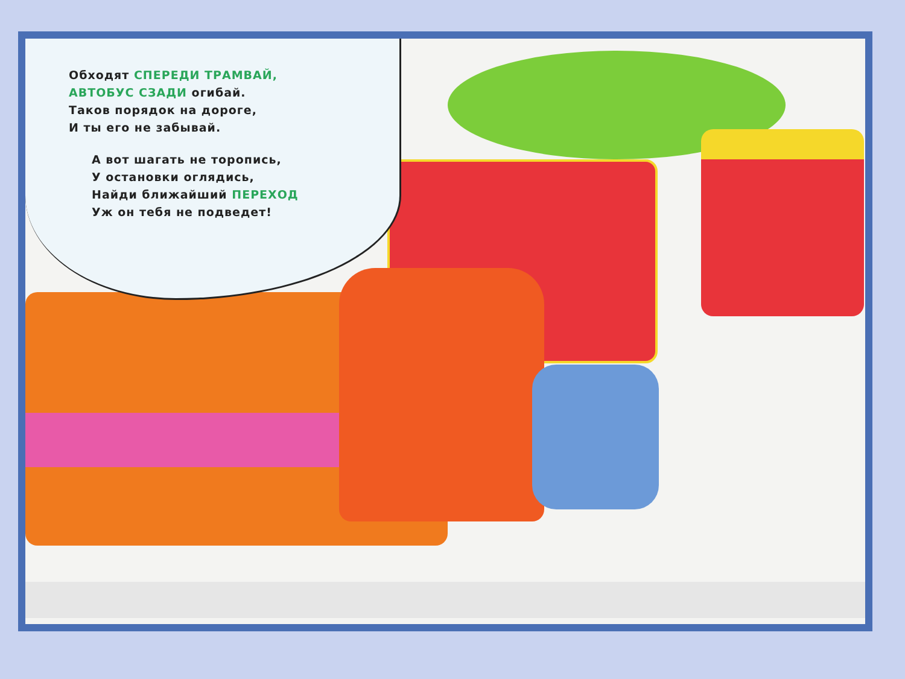Обходят СПЕРЕДИ ТРАМВАЙ,
АВТОБУС СЗАДИ огибай.
Таков порядок на дороге,
И ты его не забывай.
А вот шагать не торопись,
У остановки оглядись,
Найди ближайший ПЕРЕХОД
Уж он тебя не подведет!